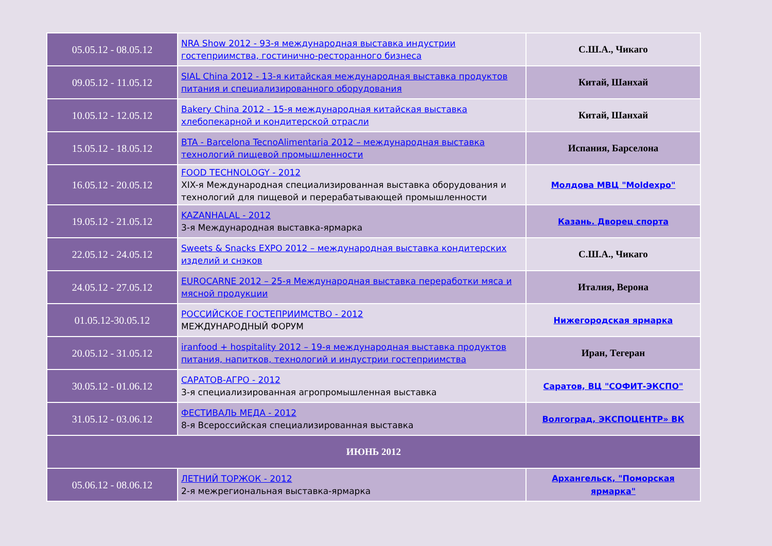| 05.05.12 - 08.05.12 | NRA Show 2012 - 93-я международная выставка индустрии гостеприимства, гостинично-ресторанного бизнеса | С.Ш.А., Чикаго |
| 09.05.12 - 11.05.12 | SIAL China 2012 - 13-я китайская международная выставка продуктов питания и специализированного оборудования | Китай, Шанхай |
| 10.05.12 - 12.05.12 | Bakery China 2012 - 15-я международная китайская выставка хлебопекарной и кондитерской отрасли | Китай, Шанхай |
| 15.05.12 - 18.05.12 | BTA - Barcelona TecnoAlimentaria 2012 – международная выставка технологий пищевой промышленности | Испания, Барселона |
| 16.05.12 - 20.05.12 | FOOD TECHNOLOGY - 2012 XIX-я Международная специализированная выставка оборудования и технологий для пищевой и перерабатывающей промышленности | Молдова МВЦ "Moldexpo" |
| 19.05.12 - 21.05.12 | KAZANHALAL - 2012 3-я Международная выставка-ярмарка | Казань. Дворец спорта |
| 22.05.12 - 24.05.12 | Sweets & Snacks EXPO 2012 – международная выставка кондитерских изделий и снэков | С.Ш.А., Чикаго |
| 24.05.12 - 27.05.12 | EUROCARNE 2012 – 25-я Международная выставка переработки мяса и мясной продукции | Италия, Верона |
| 01.05.12-30.05.12 | РОССИЙСКОЕ ГОСТЕПРИИМСТВО - 2012 МЕЖДУНАРОДНЫЙ ФОРУМ | Нижегородская ярмарка |
| 20.05.12 - 31.05.12 | iranfood + hospitality 2012 – 19-я международная выставка продуктов питания, напитков, технологий и индустрии гостеприимства | Иран, Тегеран |
| 30.05.12 - 01.06.12 | САРАТОВ-АГРО - 2012 3-я специализированная агропромышленная выставка | Саратов, ВЦ "СОФИТ-ЭКСПО" |
| 31.05.12 - 03.06.12 | ФЕСТИВАЛЬ МЕДА - 2012 8-я Всероссийская специализированная выставка | Волгоград, ЭКСПОЦЕНТР» ВК |
| ИЮНЬ 2012 | | |
| 05.06.12 - 08.06.12 | ЛЕТНИЙ ТОРЖОК - 2012 2-я межрегиональная выставка-ярмарка | Архангельск, "Поморская ярмарка" |